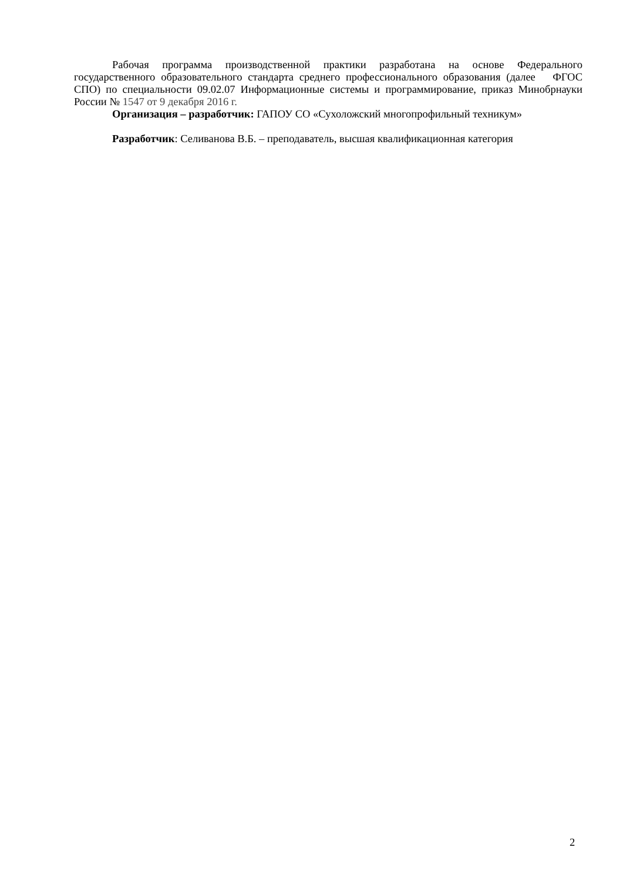Рабочая программа производственной практики разработана на основе Федерального государственного образовательного стандарта среднего профессионального образования (далее ФГОС СПО) по специальности 09.02.07 Информационные системы и программирование, приказ Минобрнауки России № 1547 от 9 декабря 2016 г.
Организация – разработчик: ГАПОУ СО «Сухоложский многопрофильный техникум»
Разработчик: Селиванова В.Б. – преподаватель, высшая квалификационная категория
2